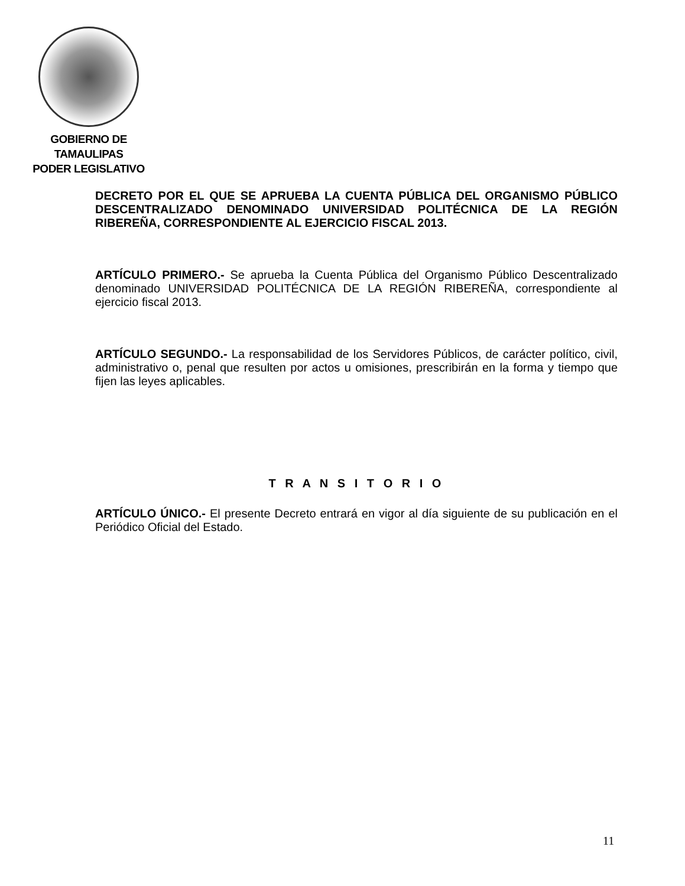GOBIERNO DE TAMAULIPAS
PODER LEGISLATIVO
DECRETO POR EL QUE SE APRUEBA LA CUENTA PÚBLICA DEL ORGANISMO PÚBLICO DESCENTRALIZADO DENOMINADO UNIVERSIDAD POLITÉCNICA DE LA REGIÓN RIBEREÑA, CORRESPONDIENTE AL EJERCICIO FISCAL 2013.
ARTÍCULO PRIMERO.- Se aprueba la Cuenta Pública del Organismo Público Descentralizado denominado UNIVERSIDAD POLITÉCNICA DE LA REGIÓN RIBEREÑA, correspondiente al ejercicio fiscal 2013.
ARTÍCULO SEGUNDO.- La responsabilidad de los Servidores Públicos, de carácter político, civil, administrativo o, penal que resulten por actos u omisiones, prescribirán en la forma y tiempo que fijen las leyes aplicables.
T R A N S I T O R I O
ARTÍCULO ÚNICO.- El presente Decreto entrará en vigor al día siguiente de su publicación en el Periódico Oficial del Estado.
11